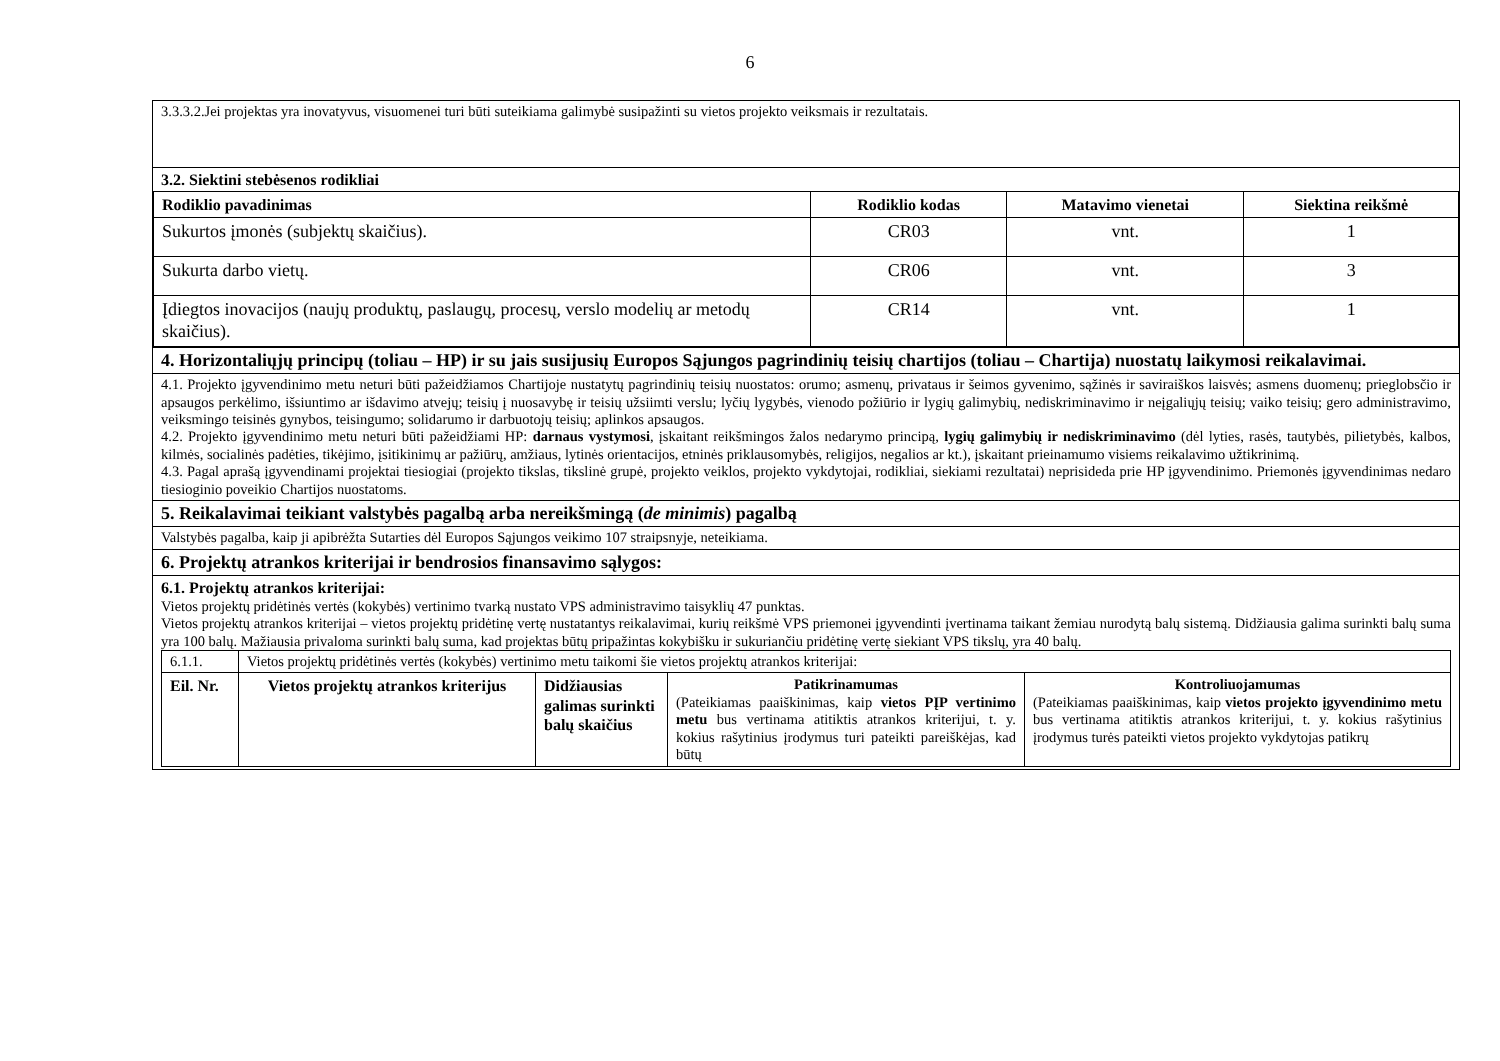6
| 3.3.3.2.Jei projektas yra inovatyvus, visuomenei turi būti suteikiama galimybė susipažinti su vietos projekto veiksmais ir rezultatais. |
| 3.2. Siektini stebėsenos rodikliai / Rodiklio pavadinimas / Rodiklio kodas / Matavimo vienetai / Siektina reikšmė / / --- / --- / --- / --- / / Sukurtos įmonės (subjektų skaičius). / CR03 / vnt. / 1 / / Sukurta darbo vietų. / CR06 / vnt. / 3 / / Įdiegtos inovacijos (naujų produktų, paslaugų, procesų, verslo modelių ar metodų skaičius). / CR14 / vnt. / 1 / |
| 4. Horizontaliųjų principų (toliau – HP) ir su jais susijusių Europos Sąjungos pagrindinių teisių chartijos (toliau – Chartija) nuostatų laikymosi reikalavimai. |
| 4.1. Projekto įgyvendinimo metu neturi būti pažeidžiamos Chartijoje nustatytų pagrindinių teisių nuostatos: orumo; asmenų, privataus ir šeimos gyvenimo, sąžinės ir saviraiškos laisvės; asmens duomenų; prieglobsčio ir apsaugos perkėlimo, išsiuntimo ar išdavimo atvejų; teisių į nuosavybę ir teisių užsiimti verslu; lyčių lygybės, vienodo požiūrio ir lygių galimybių, nediskriminavimo ir neįgaliųjų teisių; vaiko teisių; gero administravimo, veiksmingo teisinės gynybos, teisingumo; solidarumo ir darbuotojų teisių; aplinkos apsaugos. 4.2. Projekto įgyvendinimo metu neturi būti pažeidžiami HP: darnaus vystymosi , įskaitant reikšmingos žalos nedarymo principą, lygių galimybių ir nediskriminavimo (dėl lyties, rasės, tautybės, pilietybės, kalbos, kilmės, socialinės padėties, tikėjimo, įsitikinimų ar pažiūrų, amžiaus, lytinės orientacijos, etninės priklausomybės, religijos, negalios ar kt.), įskaitant prieinamumo visiems reikalavimo užtikrinimą. 4.3. Pagal aprašą įgyvendinami projektai tiesiogiai (projekto tikslas, tikslinė grupė, projekto veiklos, projekto vykdytojai, rodikliai, siekiami rezultatai) neprisideda prie HP įgyvendinimo. Priemonės įgyvendinimas nedaro tiesioginio poveikio Chartijos nuostatoms. |
| 5. Reikalavimai teikiant valstybės pagalbą arba nereikšmingą ( de minimis ) pagalbą |
| Valstybės pagalba, kaip ji apibrėžta Sutarties dėl Europos Sąjungos veikimo 107 straipsnyje, neteikiama. |
| 6. Projektų atrankos kriterijai ir bendrosios finansavimo sąlygos: |
| 6.1. Projektų atrankos kriterijai: Vietos projektų pridėtinės vertės (kokybės) vertinimo tvarką nustato VPS administravimo taisyklių 47 punktas. Vietos projektų atrankos kriterijai – vietos projektų pridėtinę vertę nustatantys reikalavimai, kurių reikšmė VPS priemonei įgyvendinti įvertinama taikant žemiau nurodytą balų sistemą. Didžiausia galima surinkti balų suma yra 100 balų. Mažiausia privaloma surinkti balų suma, kad projektas būtų pripažintas kokybišku ir sukuriančiu pridėtinę vertę siekiant VPS tikslų, yra 40 balų. / 6.1.1. / Vietos projektų pridėtinės vertės (kokybės) vertinimo metu taikomi šie vietos projektų atrankos kriterijai: / / / / / Eil. Nr. / Vietos projektų atrankos kriterijus / Didžiausias galimas surinkti balų skaičius / Patikrinamumas (Pateikiamas paaiškinimas, kaip vietos PĮP vertinimo metu bus vertinama atitiktis atrankos kriterijui, t. y. kokius rašytinius įrodymus turi pateikti pareiškėjas, kad būtų / Kontroliuojamumas (Pateikiamas paaiškinimas, kaip vietos projekto įgyvendinimo metu bus vertinama atitiktis atrankos kriterijui, t. y. kokius rašytinius įrodymus turės pateikti vietos projekto vykdytojas patikrų / |